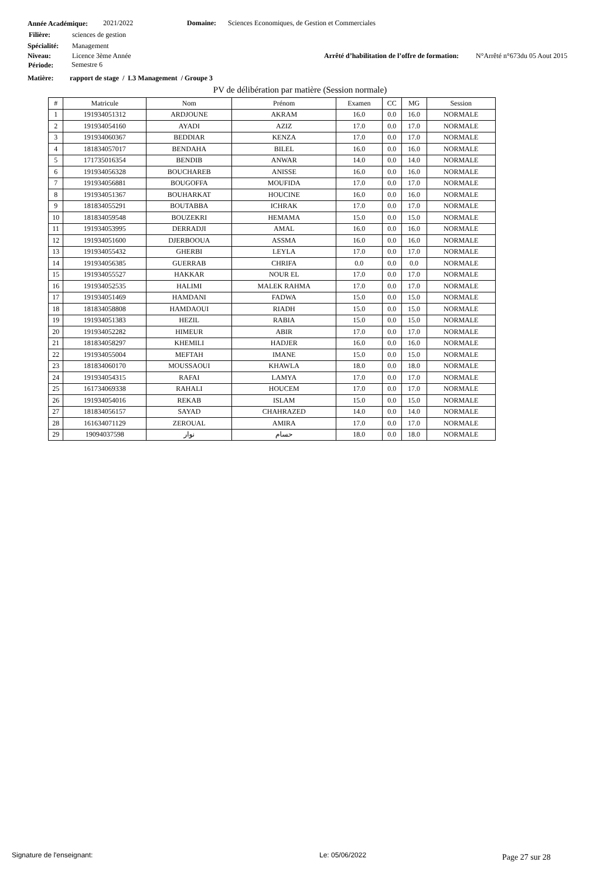Année Académique: 2021/2022 Domaine: Sciences Economiques, de Gestion et Commerciales
Filière: sciences de gestion
Spécialité: Management
Niveau: Licence 3ème Année Arrêté d’habilitation de l’offre de formation: N°Arrêté n°673du 05 Aout 2015
Période: Semestre 6
Matière: rapport de stage / L3 Management / Groupe 3
PV de délibération par matière (Session normale)
| # | Matricule | Nom | Prénom | Examen | CC | MG | Session |
| --- | --- | --- | --- | --- | --- | --- | --- |
| 1 | 191934051312 | ARDJOUNE | AKRAM | 16.0 | 0.0 | 16.0 | NORMALE |
| 2 | 191934054160 | AYADI | AZIZ | 17.0 | 0.0 | 17.0 | NORMALE |
| 3 | 191934060367 | BEDDIAR | KENZA | 17.0 | 0.0 | 17.0 | NORMALE |
| 4 | 181834057017 | BENDAHA | BILEL | 16.0 | 0.0 | 16.0 | NORMALE |
| 5 | 171735016354 | BENDIB | ANWAR | 14.0 | 0.0 | 14.0 | NORMALE |
| 6 | 191934056328 | BOUCHAREB | ANISSE | 16.0 | 0.0 | 16.0 | NORMALE |
| 7 | 191934056881 | BOUGOFFA | MOUFIDA | 17.0 | 0.0 | 17.0 | NORMALE |
| 8 | 191934051367 | BOUHARKAT | HOUCINE | 16.0 | 0.0 | 16.0 | NORMALE |
| 9 | 181834055291 | BOUTABBA | ICHRAK | 17.0 | 0.0 | 17.0 | NORMALE |
| 10 | 181834059548 | BOUZEKRI | HEMAMA | 15.0 | 0.0 | 15.0 | NORMALE |
| 11 | 191934053995 | DERRADJI | AMAL | 16.0 | 0.0 | 16.0 | NORMALE |
| 12 | 191934051600 | DJERBOOUA | ASSMA | 16.0 | 0.0 | 16.0 | NORMALE |
| 13 | 191934055432 | GHERBI | LEYLA | 17.0 | 0.0 | 17.0 | NORMALE |
| 14 | 191934056385 | GUERRAB | CHRIFA | 0.0 | 0.0 | 0.0 | NORMALE |
| 15 | 191934055527 | HAKKAR | NOUR EL | 17.0 | 0.0 | 17.0 | NORMALE |
| 16 | 191934052535 | HALIMI | MALEK RAHMA | 17.0 | 0.0 | 17.0 | NORMALE |
| 17 | 191934051469 | HAMDANI | FADWA | 15.0 | 0.0 | 15.0 | NORMALE |
| 18 | 181834058808 | HAMDAOUI | RIADH | 15.0 | 0.0 | 15.0 | NORMALE |
| 19 | 191934051383 | HEZIL | RABIA | 15.0 | 0.0 | 15.0 | NORMALE |
| 20 | 191934052282 | HIMEUR | ABIR | 17.0 | 0.0 | 17.0 | NORMALE |
| 21 | 181834058297 | KHEMILI | HADJER | 16.0 | 0.0 | 16.0 | NORMALE |
| 22 | 191934055004 | MEFTAH | IMANE | 15.0 | 0.0 | 15.0 | NORMALE |
| 23 | 181834060170 | MOUSSAOUI | KHAWLA | 18.0 | 0.0 | 18.0 | NORMALE |
| 24 | 191934054315 | RAFAI | LAMYA | 17.0 | 0.0 | 17.0 | NORMALE |
| 25 | 161734069338 | RAHALI | HOUCEM | 17.0 | 0.0 | 17.0 | NORMALE |
| 26 | 191934054016 | REKAB | ISLAM | 15.0 | 0.0 | 15.0 | NORMALE |
| 27 | 181834056157 | SAYAD | CHAHRAZED | 14.0 | 0.0 | 14.0 | NORMALE |
| 28 | 161634071129 | ZEROUAL | AMIRA | 17.0 | 0.0 | 17.0 | NORMALE |
| 29 | 19094037598 | نوار | حسام | 18.0 | 0.0 | 18.0 | NORMALE |
Signature de l'enseignant: Le: 05/06/2022
Page 27 sur 28